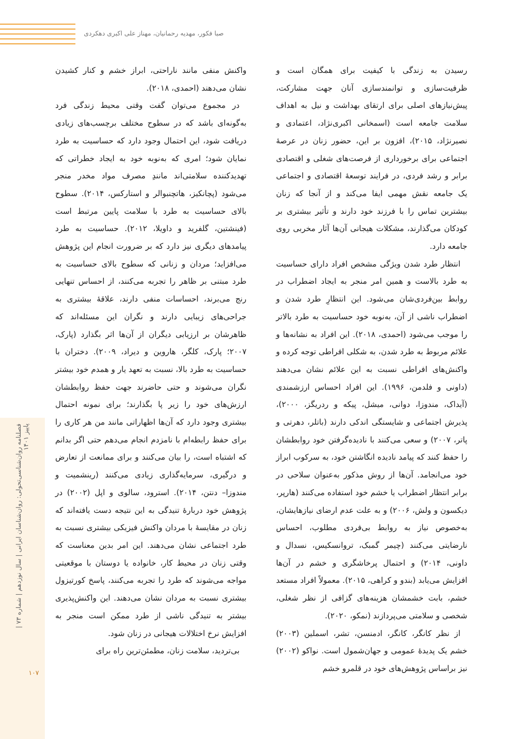صبا فکور، مهدیه رحمانیان، مهناز علی اکبری دهکردی
فصلنامه روان‌شناسی‌تحولی: روان‌شناسان ایرانی | سال نوزدهم | شماره ۷۳ | پاییز ۱۴۰۱
۱۰۷
واکنش منفی مانند ناراحتی، ابراز خشم و کنار کشیدن نشان می‌دهند (احمدی، ۲۰۱۸).
در مجموع می‌توان گفت وقتی محیط زندگی فرد به‌گونه‌ای باشد که در سطوح مختلف برچسب‌های زیادی دریافت شود، این احتمال وجود دارد که حساسیت به طرد نمایان شود؛ امری که به‌نوبه خود به ایجاد خطراتی که تهدیدکننده سلامتی‌اند مانندِ مصرف مواد مخدر منجر می‌شود (پچانکیز، هاتچنبوالر و استارکس، ۲۰۱۴). سطوح بالای حساسیت به طرد با سلامت پایین مرتبط است (فینشتین، گلفرید و داویلا، ۲۰۱۲). حساسیت به طرد پیامدهای دیگری نیز دارد که بر ضرورت انجام این پژوهش می‌افزاید؛ مردان و زنانی که سطوح بالای حساسیت به طرد مبتنی بر ظاهر را تجربه می‌کنند، از احساس تنهایی رنج می‌برند، احساسات منفی دارند، علاقهٔ بیشتری به جراحی‌های زیبایی دارند و نگران این مسئله‌اند که ظاهرشان بر ارزیابی دیگران از آن‌ها اثر بگذارد (پارک، ۲۰۰۷؛ پارک، کلگر، هاروین و دیراد، ۲۰۰۹). دختران با حساسیت به طرد بالا، نسبت به تعهد یار و همدم خود بیشتر نگران می‌شوند و حتی حاضرند جهت حفظ روابطشان ارزش‌های خود را زیر پا بگذارند؛ برای نمونه احتمال بیشتری وجود دارد که آن‌ها اظهاراتی مانند من هر کاری را برای حفظ رابطه‌ام با نامزدم انجام می‌دهم حتی اگر بدانم که اشتباه است، را بیان می‌کنند و برای ممانعت از تعارض و درگیری، سرمایه‌گذاری زیادی می‌کنند (رینشمیت و مندوزا– دنتن، ۲۰۱۴). استرود، سالوی و اپل (۲۰۰۲) در پژوهش خود دربارهٔ تنیدگی به این نتیجه دست یافته‌اند که زنان در مقایسهٔ با مردان واکنش فیزیکی بیشتری نسبت به طرد اجتماعی نشان می‌دهند. این امر بدین معناست که وقتی زنان در محیط کار، خانواده یا دوستان با موقعیتی مواجه می‌شوند که طرد را تجربه می‌کنند، پاسخ کورتیزول بیشتری نسبت به مردان نشان می‌دهند. این واکنش‌پذیری بیشتر به تنیدگی ناشی از طرد ممکن است منجر به افزایش نرخ اختلالات هیجانی در زنان شود.
بی‌تردید، سلامت زنان، مطمئن‌ترین راه برای
رسیدن به زندگی با کیفیت برای همگان است و ظرفیت‌سازی و توانمندسازی آنان جهت مشارکت، پیش‌نیازهای اصلی برای ارتقای بهداشت و نیل به اهداف سلامت جامعه است (اسمخانی اکبری‌نژاد، اعتمادی و نصیرنژاد، ۲۰۱۵)، افزون بر این، حضور زنان در عرصهٔ اجتماعی برای برخورداری از فرصت‌های شغلی و اقتصادی برابر و رشد فردی، در فرایند توسعهٔ اقتصادی و اجتماعی یک جامعه نقش مهمی ایفا می‌کند و از آنجا که زنان بیشترین تماس را با فرزند خود دارند و تأثیر بیشتری بر کودکان می‌گذارند، مشکلات هیجانی آن‌ها آثار مخربی روی جامعه دارد.
انتظار طرد شدن ویژگی مشخص افراد دارای حساسیت به طرد بالاست و همین امر منجر به ایجاد اضطراب در روابط بین‌فردی‌شان می‌شود. این انتظارِ طرد شدن و اضطراب ناشی از آن، به‌نوبه خود حساسیت به طرد بالاتر را موجب می‌شود (احمدی، ۲۰۱۸). این افراد به نشانه‌ها و علائم مربوط به طرد شدن، به شکلی افراطی توجه کرده و واکنش‌های افراطی نسبت به این علائم نشان می‌دهند (داونی و فلدمن، ۱۹۹۶). این افراد احساس ارزشمندی (آیداک، مندوزا، دوانی، میشل، پیکه و ردریگز، ۲۰۰۰)، پذیرش اجتماعی و شایستگی اندکی دارند (باتلر، دهرتی و پاتر، ۲۰۰۷) و سعی می‌کنند با نادیده‌گرفتن خود روابطشان را حفظ کنند که پیامد نادیده انگاشتن خود، به سرکوب ابراز خود می‌انجامد. آن‌ها از روش مذکور به‌عنوان سلاحی در برابر انتظار اضطراب یا خشم خود استفاده می‌کنند (هارپر، دیکسون و ولش، ۲۰۰۶) و به علت عدم ارضای نیازهایشان، به‌خصوص نیاز به روابط بی‌فردی مطلوب، احساس نارضایتی می‌کنند (چیمر گمبک، تروانسکیس، نسدال و داونی، ۲۰۱۴) و احتمال پرخاشگری و خشم در آن‌ها افزایش می‌یابد (بندو و کراهی، ۲۰۱۵). معمولاً افراد مستعد خشم، بابت خشمشان هزینه‌های گزافی از نظر شغلی، شخصی و سلامتی می‌پردازند (نمکو، ۲۰۲۰).
از نظر کانگر، کانگر، ادمنسن، تشر، اسملین (۲۰۰۳) خشم یک پدیدهٔ عمومی و جهان‌شمول است. نواکو (۲۰۰۲) نیز براساس پژوهش‌های خود در قلمرو خشم